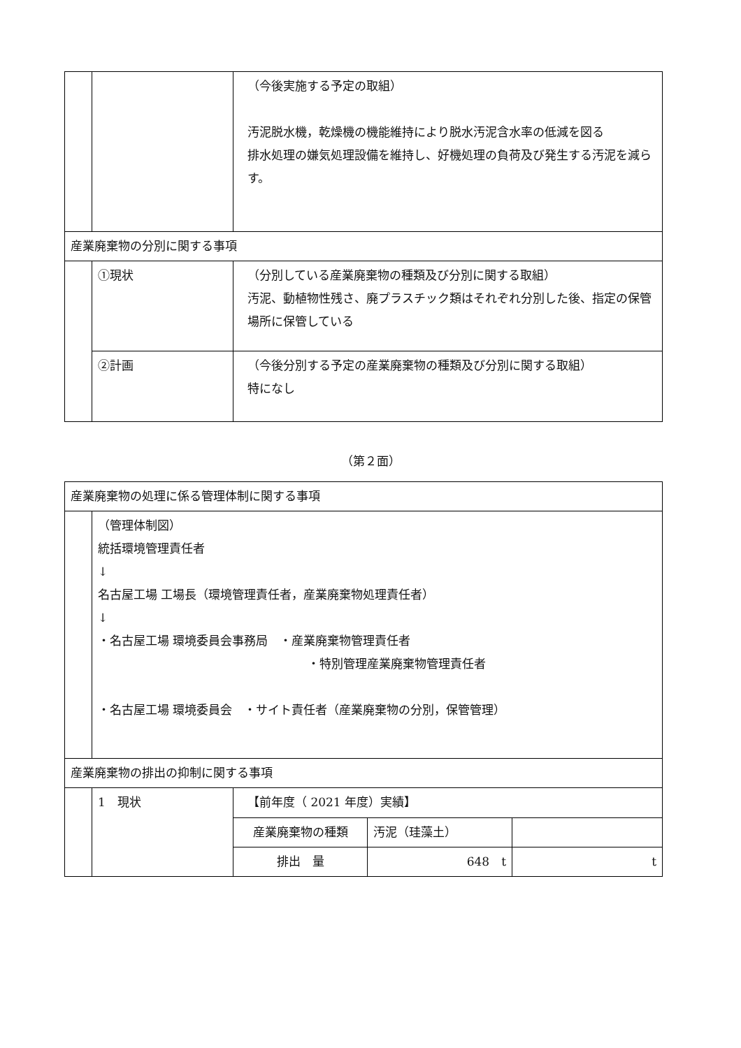| | | （今後実施する予定の取組） 汚泥脱水機，乾燥機の機能維持により脱水汚泥含水率の低減を図る 排水処理の嫌気処理設備を維持し、好機処理の負荷及び発生する汚泥を減らす。 |
| 産業廃棄物の分別に関する事項 | | |
| | ①現状 | （分別している産業廃棄物の種類及び分別に関する取組） 汚泥、動植物性残さ、廃プラスチック類はそれぞれ分別した後、指定の保管場所に保管している |
| | ②計画 | （今後分別する予定の産業廃棄物の種類及び分別に関する取組） 特になし |
（第２面）
| 産業廃棄物の処理に係る管理体制に関する事項 | |
| | （管理体制図） 統括環境管理責任者 ↓ 名古屋工場 工場長（環境管理責任者，産業廃棄物処理責任者） ↓ ・名古屋工場 環境委員会事務局 ・産業廃棄物管理責任者 ・特別管理産業廃棄物管理責任者 ・名古屋工場 環境委員会 ・サイト責任者（産業廃棄物の分別，保管管理） |
| 産業廃棄物の排出の抑制に関する事項 | | | | |
| | 1 現状 | 【前年度（ 2021 年度）実績】 | | |
| | | 産業廃棄物の種類 | 汚泥（珪藻土） | |
| | | 排出 量 | 648 t | t |